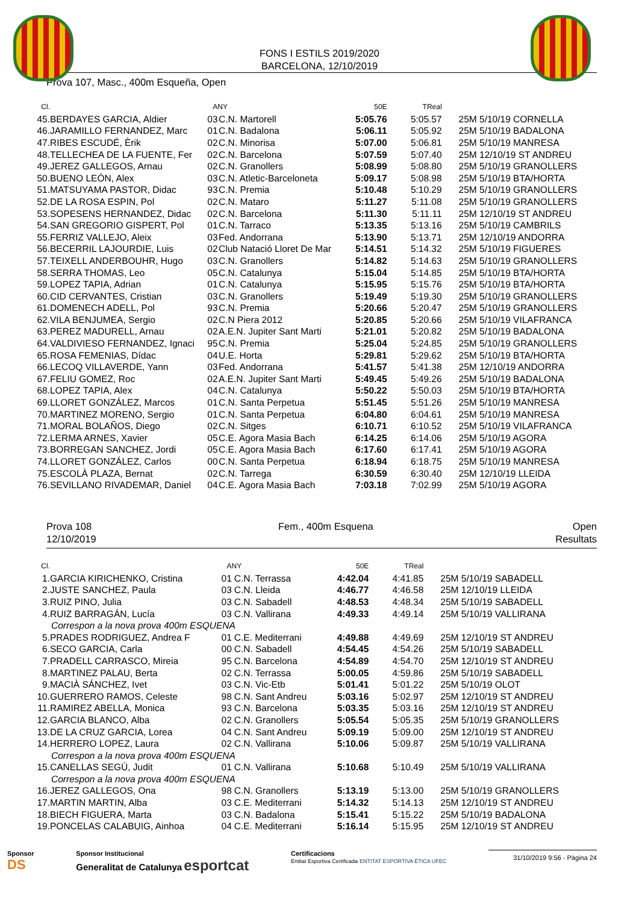FONS I ESTILS 2019/2020
BARCELONA, 12/10/2019
Prova 107, Masc., 400m Esqueña, Open
| Cl. | | ANY | | 50E | TReal | |
| --- | --- | --- | --- | --- | --- | --- |
| 45. | BERDAYES GARCIA, Aldier | 03 | C.N. Martorell | 5:05.76 | 5:05.57 | 25M 5/10/19 CORNELLA |
| 46. | JARAMILLO FERNANDEZ, Marc | 01 | C.N. Badalona | 5:06.11 | 5:05.92 | 25M 5/10/19 BADALONA |
| 47. | RIBES ESCUDÉ, Èrik | 02 | C.N. Minorisa | 5:07.00 | 5:06.81 | 25M 5/10/19 MANRESA |
| 48. | TELLECHEA DE LA FUENTE, Fer | 02 | C.N. Barcelona | 5:07.59 | 5:07.40 | 25M 12/10/19 ST ANDREU |
| 49. | JEREZ GALLEGOS, Arnau | 02 | C.N. Granollers | 5:08.99 | 5:08.80 | 25M 5/10/19 GRANOLLERS |
| 50. | BUENO LEÓN, Alex | 03 | C.N. Atletic-Barceloneta | 5:09.17 | 5:08.98 | 25M 5/10/19 BTA/HORTA |
| 51. | MATSUYAMA PASTOR, Didac | 93 | C.N. Premia | 5:10.48 | 5:10.29 | 25M 5/10/19 GRANOLLERS |
| 52. | DE LA ROSA ESPIN, Pol | 02 | C.N. Mataro | 5:11.27 | 5:11.08 | 25M 5/10/19 GRANOLLERS |
| 53. | SOPESENS HERNANDEZ, Didac | 02 | C.N. Barcelona | 5:11.30 | 5:11.11 | 25M 12/10/19 ST ANDREU |
| 54. | SAN GREGORIO GISPERT, Pol | 01 | C.N. Tarraco | 5:13.35 | 5:13.16 | 25M 5/10/19 CAMBRILS |
| 55. | FERRIZ VALLEJO, Aleix | 03 | Fed. Andorrana | 5:13.90 | 5:13.71 | 25M 12/10/19 ANDORRA |
| 56. | BECERRIL LAJOURDIE, Luis | 02 | Club Natació Lloret De Mar | 5:14.51 | 5:14.32 | 25M 5/10/19 FIGUERES |
| 57. | TEIXELL ANDERBOUHR, Hugo | 03 | C.N. Granollers | 5:14.82 | 5:14.63 | 25M 5/10/19 GRANOLLERS |
| 58. | SERRA THOMAS, Leo | 05 | C.N. Catalunya | 5:15.04 | 5:14.85 | 25M 5/10/19 BTA/HORTA |
| 59. | LOPEZ TAPIA, Adrian | 01 | C.N. Catalunya | 5:15.95 | 5:15.76 | 25M 5/10/19 BTA/HORTA |
| 60. | CID CERVANTES, Cristian | 03 | C.N. Granollers | 5:19.49 | 5:19.30 | 25M 5/10/19 GRANOLLERS |
| 61. | DOMENECH ADELL, Pol | 93 | C.N. Premia | 5:20.66 | 5:20.47 | 25M 5/10/19 GRANOLLERS |
| 62. | VILA BENJUMEA, Sergio | 02 | C.N Piera 2012 | 5:20.85 | 5:20.66 | 25M 5/10/19 VILAFRANCA |
| 63. | PEREZ MADURELL, Arnau | 02 | A.E.N. Jupiter Sant Marti | 5:21.01 | 5:20.82 | 25M 5/10/19 BADALONA |
| 64. | VALDIVIESO FERNANDEZ, Ignaci | 95 | C.N. Premia | 5:25.04 | 5:24.85 | 25M 5/10/19 GRANOLLERS |
| 65. | ROSA FEMENIAS, Dídac | 04 | U.E. Horta | 5:29.81 | 5:29.62 | 25M 5/10/19 BTA/HORTA |
| 66. | LECOQ VILLAVERDE, Yann | 03 | Fed. Andorrana | 5:41.57 | 5:41.38 | 25M 12/10/19 ANDORRA |
| 67. | FELIU GOMEZ, Roc | 02 | A.E.N. Jupiter Sant Marti | 5:49.45 | 5:49.26 | 25M 5/10/19 BADALONA |
| 68. | LOPEZ TAPIA, Alex | 04 | C.N. Catalunya | 5:50.22 | 5:50.03 | 25M 5/10/19 BTA/HORTA |
| 69. | LLORET GONZÁLEZ, Marcos | 01 | C.N. Santa Perpetua | 5:51.45 | 5:51.26 | 25M 5/10/19 MANRESA |
| 70. | MARTINEZ MORENO, Sergio | 01 | C.N. Santa Perpetua | 6:04.80 | 6:04.61 | 25M 5/10/19 MANRESA |
| 71. | MORAL BOLAÑOS, Diego | 02 | C.N. Sitges | 6:10.71 | 6:10.52 | 25M 5/10/19 VILAFRANCA |
| 72. | LERMA ARNES, Xavier | 05 | C.E. Agora Masia Bach | 6:14.25 | 6:14.06 | 25M 5/10/19 AGORA |
| 73. | BORREGAN SANCHEZ, Jordi | 05 | C.E. Agora Masia Bach | 6:17.60 | 6:17.41 | 25M 5/10/19 AGORA |
| 74. | LLORET GONZÁLEZ, Carlos | 00 | C.N. Santa Perpetua | 6:18.94 | 6:18.75 | 25M 5/10/19 MANRESA |
| 75. | ESCOLÀ PLAZA, Bernat | 02 | C.N. Tarrega | 6:30.59 | 6:30.40 | 25M 12/10/19 LLEIDA |
| 76. | SEVILLANO RIVADEMAR, Daniel | 04 | C.E. Agora Masia Bach | 7:03.18 | 7:02.99 | 25M 5/10/19 AGORA |
Prova 108
12/10/2019
Fem., 400m Esquena Open
Resultats
| Cl. | | ANY | | 50E | TReal | |
| --- | --- | --- | --- | --- | --- | --- |
| 1. | GARCIA KIRICHENKO, Cristina | 01 | C.N. Terrassa | 4:42.04 | 4:41.85 | 25M 5/10/19 SABADELL |
| 2. | JUSTE SANCHEZ, Paula | 03 | C.N. Lleida | 4:46.77 | 4:46.58 | 25M 12/10/19 LLEIDA |
| 3. | RUIZ PINO, Julia | 03 | C.N. Sabadell | 4:48.53 | 4:48.34 | 25M 5/10/19 SABADELL |
| 4. | RUIZ BARRAGÁN, Lucía | 03 | C.N. Vallirana | 4:49.33 | 4:49.14 | 25M 5/10/19 VALLIRANA |
| Correspon a la nova prova 400m ESQUENA | | | | | | |
| 5. | PRADES RODRIGUEZ, Andrea F | 01 | C.E. Mediterrani | 4:49.88 | 4:49.69 | 25M 12/10/19 ST ANDREU |
| 6. | SECO GARCIA, Carla | 00 | C.N. Sabadell | 4:54.45 | 4:54.26 | 25M 5/10/19 SABADELL |
| 7. | PRADELL CARRASCO, Mireia | 95 | C.N. Barcelona | 4:54.89 | 4:54.70 | 25M 12/10/19 ST ANDREU |
| 8. | MARTINEZ PALAU, Berta | 02 | C.N. Terrassa | 5:00.05 | 4:59.86 | 25M 5/10/19 SABADELL |
| 9. | MACIÀ SÁNCHEZ, Ivet | 03 | C.N. Vic-Etb | 5:01.41 | 5:01.22 | 25M 5/10/19 OLOT |
| 10. | GUERRERO RAMOS, Celeste | 98 | C.N. Sant Andreu | 5:03.16 | 5:02.97 | 25M 12/10/19 ST ANDREU |
| 11. | RAMIREZ ABELLA, Monica | 93 | C.N. Barcelona | 5:03.35 | 5:03.16 | 25M 12/10/19 ST ANDREU |
| 12. | GARCIA BLANCO, Alba | 02 | C.N. Granollers | 5:05.54 | 5:05.35 | 25M 5/10/19 GRANOLLERS |
| 13. | DE LA CRUZ GARCIA, Lorea | 04 | C.N. Sant Andreu | 5:09.19 | 5:09.00 | 25M 12/10/19 ST ANDREU |
| 14. | HERRERO LOPEZ, Laura | 02 | C.N. Vallirana | 5:10.06 | 5:09.87 | 25M 5/10/19 VALLIRANA |
| Correspon a la nova prova 400m ESQUENA | | | | | | |
| 15. | CANELLAS SEGÚ, Judit | 01 | C.N. Vallirana | 5:10.68 | 5:10.49 | 25M 5/10/19 VALLIRANA |
| Correspon a la nova prova 400m ESQUENA | | | | | | |
| 16. | JEREZ GALLEGOS, Ona | 98 | C.N. Granollers | 5:13.19 | 5:13.00 | 25M 5/10/19 GRANOLLERS |
| 17. | MARTIN MARTIN, Alba | 03 | C.E. Mediterrani | 5:14.32 | 5:14.13 | 25M 12/10/19 ST ANDREU |
| 18. | BIECH FIGUERA, Marta | 03 | C.N. Badalona | 5:15.41 | 5:15.22 | 25M 5/10/19 BADALONA |
| 19. | PONCELAS CALABUIG, Ainhoa | 04 | C.E. Mediterrani | 5:16.14 | 5:15.95 | 25M 12/10/19 ST ANDREU |
Sponsor
DS
Sponsor Institucional
Generalitat de Catalunya esportcat
Certificacions
Entitat Esportiva Certificada ENTITAT ESPORTIVA ÈTICA UFEC
31/10/2019 9:56 - Pàgina 24